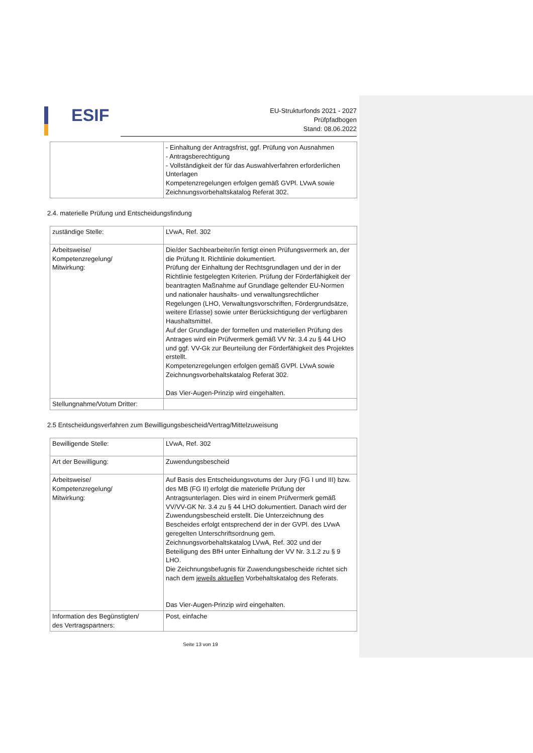ESIF
EU-Strukturfonds 2021 - 2027
Prüfpfadbogen
Stand: 08.06.2022
| | - Einhaltung der Antragsfrist, ggf. Prüfung von Ausnahmen - Antragsberechtigung - Vollständigkeit der für das Auswahlverfahren erforderlichen Unterlagen Kompetenzregelungen erfolgen gemäß GVPl. LVwA sowie Zeichnungsvorbehaltskatalog Referat 302. |
2.4. materielle Prüfung und Entscheidungsfindung
| zuständige Stelle: | LVwA, Ref. 302 |
| Arbeitsweise/ Kompetenzregelung/ Mitwirkung: | Die/der Sachbearbeiter/in fertigt einen Prüfungsvermerk an, der die Prüfung lt. Richtlinie dokumentiert. Prüfung der Einhaltung der Rechtsgrundlagen und der in der Richtlinie festgelegten Kriterien. Prüfung der Förderfähigkeit der beantragten Maßnahme auf Grundlage geltender EU-Normen und nationaler haushalts- und verwaltungsrechtlicher Regelungen (LHO, Verwaltungsvorschriften, Fördergrundsätze, weitere Erlasse) sowie unter Berücksichtigung der verfügbaren Haushaltsmittel. Auf der Grundlage der formellen und materiellen Prüfung des Antrages wird ein Prüfvermerk gemäß VV Nr. 3.4 zu § 44 LHO und ggf. VV-Gk zur Beurteilung der Förderfähigkeit des Projektes erstellt. Kompetenzregelungen erfolgen gemäß GVPl. LVwA sowie Zeichnungsvorbehaltskatalog Referat 302. Das Vier-Augen-Prinzip wird eingehalten. |
| Stellungnahme/Votum Dritter: | |
2.5 Entscheidungsverfahren zum Bewilligungsbescheid/Vertrag/Mittelzuweisung
| Bewilligende Stelle: | LVwA, Ref. 302 |
| Art der Bewilligung: | Zuwendungsbescheid |
| Arbeitsweise/ Kompetenzregelung/ Mitwirkung: | Auf Basis des Entscheidungsvotums der Jury (FG I und III) bzw. des MB (FG II) erfolgt die materielle Prüfung der Antragsunterlagen. Dies wird in einem Prüfvermerk gemäß VV/VV-GK Nr. 3.4 zu § 44 LHO dokumentiert. Danach wird der Zuwendungsbescheid erstellt. Die Unterzeichnung des Bescheides erfolgt entsprechend der in der GVPl. des LVwA geregelten Unterschriftsordnung gem. Zeichnungsvorbehaltskatalog LVwA, Ref. 302 und der Beteiligung des BfH unter Einhaltung der VV Nr. 3.1.2 zu § 9 LHO. Die Zeichnungsbefugnis für Zuwendungsbescheide richtet sich nach dem jeweils aktuellen Vorbehaltskatalog des Referats. Das Vier-Augen-Prinzip wird eingehalten. |
| Information des Begünstigten/ des Vertragspartners: | Post, einfache |
Seite 13 von 19